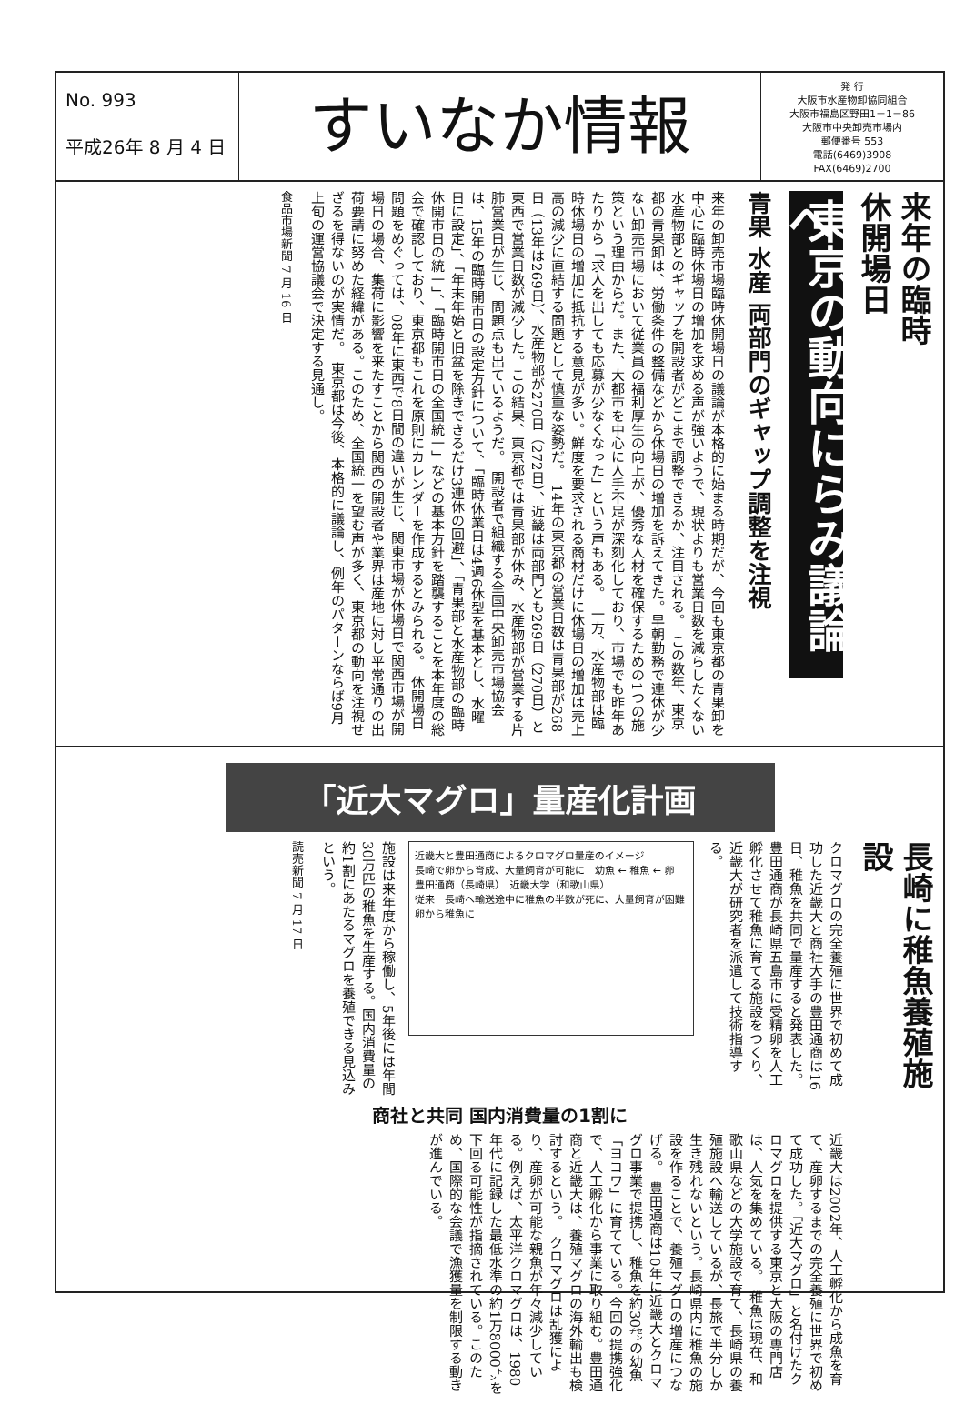No. 993
平成26年 8 月 4 日
すいなか情報
発 行
大阪市水産物卸協同組合
大阪市福島区野田1－1－86
大阪市中央卸売市場内
郵便番号 553
電話(6469)3908
FAX(6469)2700
来年の臨時
休開場日
東京の動向にらみ議論へ
青果 水産 両部門のギャップ調整を注視
来年の卸売市場臨時休開場日の議論が本格的に始まる時期だが、今回も東京都の青果卸を中心に臨時休場日の増加を求める声が強いようで、現状よりも営業日数を減らしたくない水産物部とのギャップを開設者がどこまで調整できるか、注目される。　この数年、東京都の青果卸は、労働条件の整備などから休場日の増加を訴えてきた。早朝勤務で連休が少ない卸売市場において従業員の福利厚生の向上が、優秀な人材を確保するための1つの施策という理由からだ。また、大都市を中心に人手不足が深刻化しており、市場でも昨年あたりから「求人を出しても応募が少なくなった」という声もある。　一方、水産物部は臨時休場日の増加に抵抗する意見が多い。鮮度を要求される商材だけに休場日の増加は売上高の減少に直結する問題として慎重な姿勢だ。　14年の東京都の営業日数は青果部が268日（13年は269日）、水産物部が270日（272日）、近畿は両部門とも269日（270日）と東西で営業日数が減少した。この結果、東京都では青果部が休み、水産物部が営業する片肺営業日が生じ、問題点も出ているようだ。　開設者で組織する全国中央卸売市場協会は、15年の臨時開市日の設定方針について、「臨時休業日は4週6休型を基本とし、水曜日に設定」、「年末年始と旧盆を除きできるだけ3連休の回避」、「青果部と水産物部の臨時休開市日の統一」、「臨時開市日の全国統一」などの基本方針を踏襲することを本年度の総会で確認しており、東京都もこれを原則にカレンダーを作成するとみられる。　休開場日問題をめぐっては、08年に東西で8日間の違いが生じ、関東市場が休場日で関西市場が開場日の場合、集荷に影響を来たすことから関西の開設者や業界は産地に対し平常通りの出荷要請に努めた経緯がある。このため、全国統一を望む声が多く、東京都の動向を注視せざるを得ないのが実情だ。　東京都は今後、本格的に議論し、例年のパターンならば9月上旬の運営協議会で決定する見通し。
食品市場新聞 7 月 16 日
「近大マグロ」量産化計画
長崎に稚魚養殖施設
クロマグロの完全養殖に世界で初めて成功した近畿大と商社大手の豊田通商は16日、稚魚を共同で量産すると発表した。豊田通商が長崎県五島市に受精卵を人工孵化させて稚魚に育てる施設をつくり、近畿大が研究者を派遣して技術指導する。
近畿大と豊田通商によるクロマグロ量産のイメージ
長崎で卵から育成、大量飼育が可能に　幼魚 ← 稚魚 ← 卵
豊田通商（長崎県）　近畿大学（和歌山県）
従来　長崎へ輸送途中に稚魚の半数が死に、大量飼育が困難　卵から稚魚に
施設は来年度から稼働し、5年後には年間30万匹の稚魚を生産する。国内消費量の約1割にあたるマグロを養殖できる見込みという。
読売新聞 7 月 17 日
商社と共同 国内消費量の1割に
近畿大は2002年、人工孵化から成魚を育て、産卵するまでの完全養殖に世界で初めて成功した。「近大マグロ」と名付けたクロマグロを提供する東京と大阪の専門店は、人気を集めている。　稚魚は現在、和歌山県などの大学施設で育て、長崎県の養殖施設へ輸送しているが、長旅で半分しか生き残れないという。長崎県内に稚魚の施設を作ることで、養殖マグロの増産につなげる。　豊田通商は10年に近畿大とクロマグロ事業で提携し、稚魚を約30㌢の幼魚「ヨコワ」に育てている。今回の提携強化で、人工孵化から事業に取り組む。豊田通商と近畿大は、養殖マグロの海外輸出も検討するという。　クロマグロは乱獲により、産卵が可能な親魚が年々減少している。例えば、太平洋クロマグロは、1980年代に記録した最低水準の約1万8000㌧を下回る可能性が指摘されている。このため、国際的な会議で漁獲量を制限する動きが進んでいる。